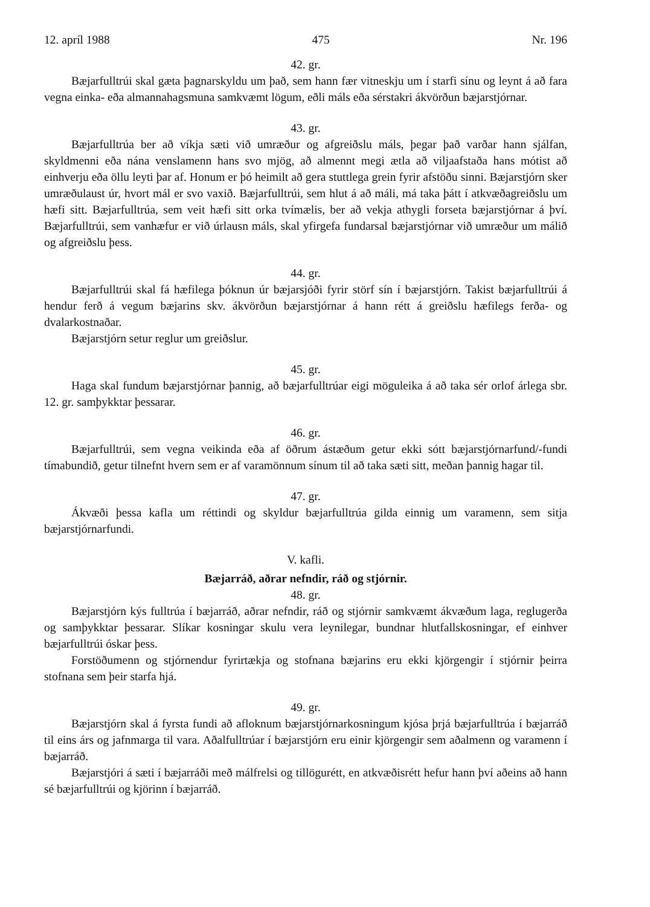12. apríl 1988 475 Nr. 196
42. gr.
Bæjarfulltrúi skal gæta þagnarskyldu um það, sem hann fær vitneskju um í starfi sínu og leynt á að fara vegna einka- eða almannahagsmuna samkvæmt lögum, eðli máls eða sérstakri ákvörðun bæjarstjórnar.
43. gr.
Bæjarfulltrúa ber að víkja sæti við umræður og afgreiðslu máls, þegar það varðar hann sjálfan, skyldmenni eða nána venslamenn hans svo mjög, að almennt megi ætla að viljaafstaða hans mótist að einhverju eða öllu leyti þar af. Honum er þó heimilt að gera stuttlega grein fyrir afstöðu sinni. Bæjarstjórn sker umræðulaust úr, hvort mál er svo vaxið. Bæjarfulltrúi, sem hlut á að máli, má taka þátt í atkvæðagreiðslu um hæfi sitt. Bæjarfulltrúa, sem veit hæfi sitt orka tvímælis, ber að vekja athygli forseta bæjarstjórnar á því. Bæjarfulltrúi, sem vanhæfur er við úrlausn máls, skal yfirgefa fundarsal bæjarstjórnar við umræður um málið og afgreiðslu þess.
44. gr.
Bæjarfulltrúi skal fá hæfilega þóknun úr bæjarsjóði fyrir störf sín í bæjarstjórn. Takist bæjarfulltrúi á hendur ferð á vegum bæjarins skv. ákvörðun bæjarstjórnar á hann rétt á greiðslu hæfilegs ferða- og dvalarkostnaðar.
Bæjarstjórn setur reglur um greiðslur.
45. gr.
Haga skal fundum bæjarstjórnar þannig, að bæjarfulltrúar eigi möguleika á að taka sér orlof árlega sbr. 12. gr. samþykktar þessarar.
46. gr.
Bæjarfulltrúi, sem vegna veikinda eða af öðrum ástæðum getur ekki sótt bæjarstjórn­arfund/-fundi tímabundið, getur tilnefnt hvern sem er af varamönnum sínum til að taka sæti sitt, meðan þannig hagar til.
47. gr.
Ákvæði þessa kafla um réttindi og skyldur bæjarfulltrúa gilda einnig um varamenn, sem sitja bæjarstjórnarfundi.
V. kafli.
Bæjarráð, aðrar nefndir, ráð og stjórnir.
48. gr.
Bæjarstjórn kýs fulltrúa í bæjarráð, aðrar nefndir, ráð og stjórnir samkvæmt ákvæðum laga, reglugerða og samþykktar þessarar. Slíkar kosningar skulu vera leynilegar, bundnar hlutfallskosningar, ef einhver bæjarfulltrúi óskar þess.
Forstöðumenn og stjórnendur fyrirtækja og stofnana bæjarins eru ekki kjörgengir í stjórnir þeirra stofnana sem þeir starfa hjá.
49. gr.
Bæjarstjórn skal á fyrsta fundi að afloknum bæjarstjórnarkosningum kjósa þrjá bæjarfulltrúa í bæjarráð til eins árs og jafnmarga til vara. Aðalfulltrúar í bæjarstjórn eru einir kjörgengir sem aðalmenn og varamenn í bæjarráð.
Bæjarstjóri á sæti í bæjarráði með málfrelsi og tillögurétt, en atkvæðisrétt hefur hann því aðeins að hann sé bæjarfulltrúi og kjörinn í bæjarráð.